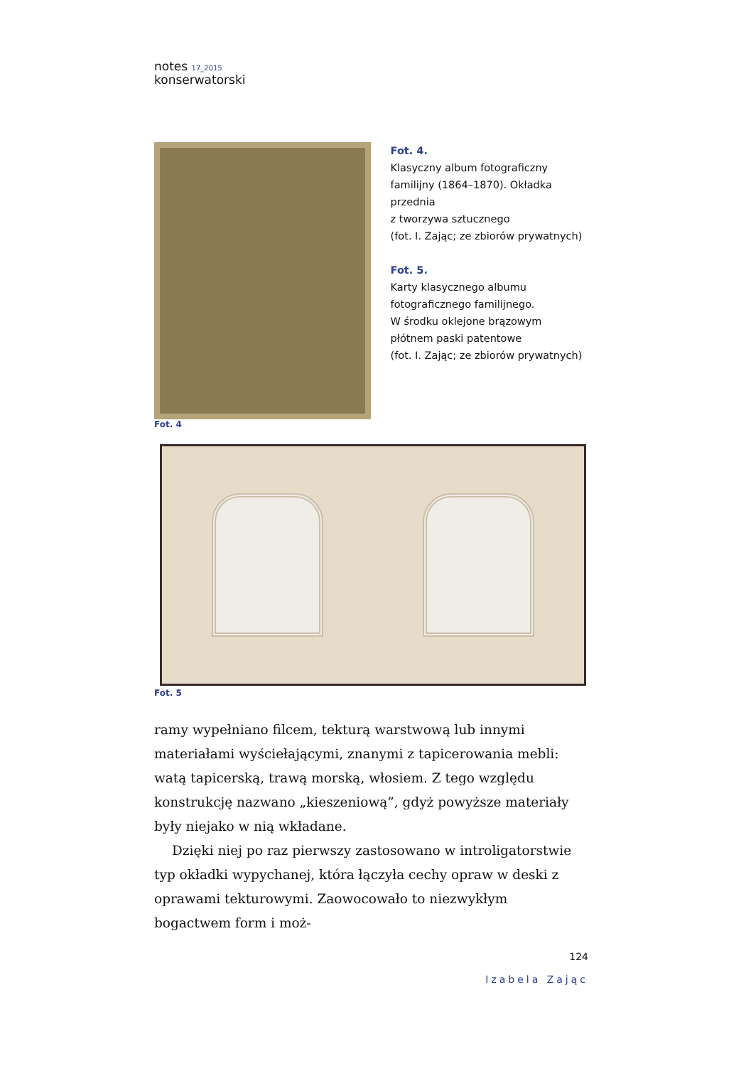notes 17_2015
konserwatorski
Fot. 4.
Klasyczny album fotograficzny
familijny (1864–1870). Okładka przednia
z tworzywa sztucznego
(fot. I. Zając; ze zbiorów prywatnych)
Fot. 5.
Karty klasycznego albumu
fotograficznego familijnego.
W środku oklejone brązowym
płótnem paski patentowe
(fot. I. Zając; ze zbiorów prywatnych)
Fot. 4
Fot. 5
ramy wypełniano filcem, tekturą warstwową lub innymi materiałami wyściełającymi, znanymi z tapicerowania mebli: watą tapicerską, trawą morską, włosiem. Z tego względu konstrukcję nazwano „kieszeniową”, gdyż powyższe materiały były niejako w nią wkładane.
Dzięki niej po raz pierwszy zastosowano w introligatorstwie typ okładki wypychanej, która łączyła cechy opraw w deski z oprawami tekturowymi. Zaowocowało to niezwykłym bogactwem form i moż-
124
Izabela Zając